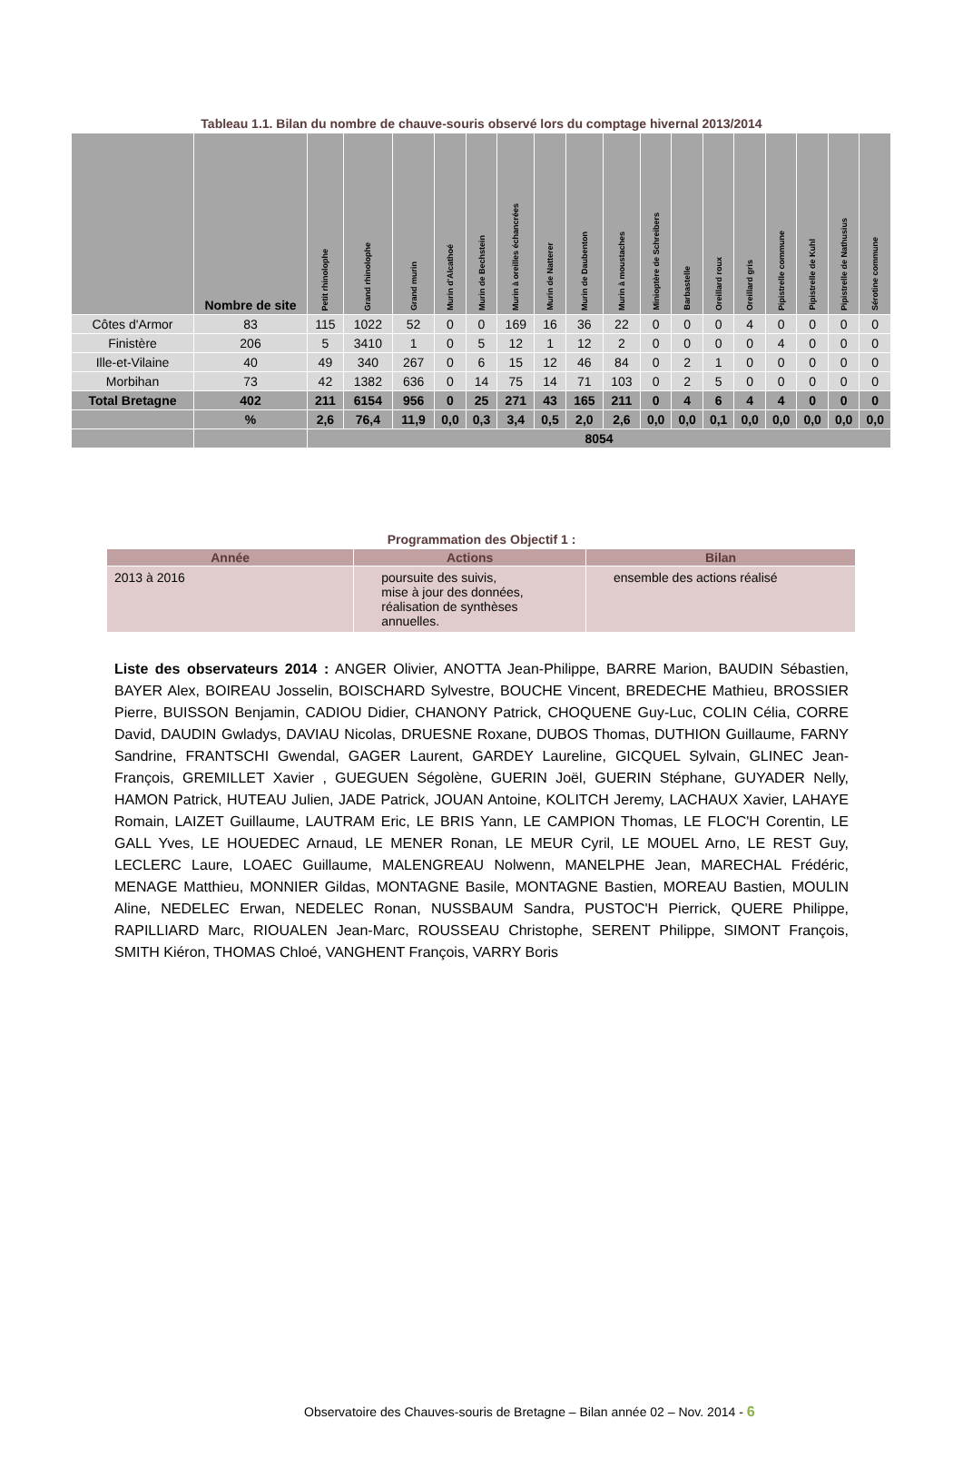Tableau 1.1. Bilan du nombre de chauve-souris observé lors du comptage hivernal 2013/2014
| | Nombre de site | Petit rhinolophe | Grand rhinolophe | Grand murin | Murin d'Alcathoé | Murin de Bechstein | Murin à oreilles échancrées | Murin de Natterer | Murin de Daubenton | Murin à moustaches | Miniopt​ère de Schreibers | Barbastelle | Oreillard roux | Oreillard gris | Pipistrelle commune | Pipistrelle de Kuhl | Pipistrelle de Nathusius | Sérotine commune |
| --- | --- | --- | --- | --- | --- | --- | --- | --- | --- | --- | --- | --- | --- | --- | --- | --- | --- | --- |
| Côtes d'Armor | 83 | 115 | 1022 | 52 | 0 | 0 | 169 | 16 | 36 | 22 | 0 | 0 | 0 | 4 | 0 | 0 | 0 | 0 |
| Finistère | 206 | 5 | 3410 | 1 | 0 | 5 | 12 | 1 | 12 | 2 | 0 | 0 | 0 | 0 | 4 | 0 | 0 | 0 |
| Ille-et-Vilaine | 40 | 49 | 340 | 267 | 0 | 6 | 15 | 12 | 46 | 84 | 0 | 2 | 1 | 0 | 0 | 0 | 0 | 0 |
| Morbihan | 73 | 42 | 1382 | 636 | 0 | 14 | 75 | 14 | 71 | 103 | 0 | 2 | 5 | 0 | 0 | 0 | 0 | 0 |
| Total Bretagne | 402 | 211 | 6154 | 956 | 0 | 25 | 271 | 43 | 165 | 211 | 0 | 4 | 6 | 4 | 4 | 0 | 0 | 0 |
| | % | 2,6 | 76,4 | 11,9 | 0,0 | 0,3 | 3,4 | 0,5 | 2,0 | 2,6 | 0,0 | 0,0 | 0,1 | 0,0 | 0,0 | 0,0 | 0,0 | 0,0 |
| | | 8054 | | | | | | | | | | | | | | | | |
Programmation des Objectif 1 :
| Année | Actions | Bilan |
| --- | --- | --- |
| 2013 à 2016 | poursuite des suivis, mise à jour des données, réalisation de synthèses annuelles. | ensemble des actions réalisé |
Liste des observateurs 2014 : ANGER Olivier, ANOTTA Jean-Philippe, BARRE Marion, BAUDIN Sébastien, BAYER Alex, BOIREAU Josselin, BOISCHARD Sylvestre, BOUCHE Vincent, BREDECHE Mathieu, BROSSIER Pierre, BUISSON Benjamin, CADIOU Didier, CHANONY Patrick, CHOQUENE Guy-Luc, COLIN Célia, CORRE David, DAUDIN Gwladys, DAVIAU Nicolas, DRUESNE Roxane, DUBOS Thomas, DUTHION Guillaume, FARNY Sandrine, FRANTSCHI Gwendal, GAGER Laurent, GARDEY Laureline, GICQUEL Sylvain, GLINEC Jean-François, GREMILLET Xavier , GUEGUEN Ségolène, GUERIN Joël, GUERIN Stéphane, GUYADER Nelly, HAMON Patrick, HUTEAU Julien, JADE Patrick, JOUAN Antoine, KOLITCH Jeremy, LACHAUX Xavier, LAHAYE Romain, LAIZET Guillaume, LAUTRAM Eric, LE BRIS Yann, LE CAMPION Thomas, LE FLOC'H Corentin, LE GALL Yves, LE HOUEDEC Arnaud, LE MENER Ronan, LE MEUR Cyril, LE MOUEL Arno, LE REST Guy, LECLERC Laure, LOAEC Guillaume, MALENGREAU Nolwenn, MANELPHE Jean, MARECHAL Frédéric, MENAGE Matthieu, MONNIER Gildas, MONTAGNE Basile, MONTAGNE Bastien, MOREAU Bastien, MOULIN Aline, NEDELEC Erwan, NEDELEC Ronan, NUSSBAUM Sandra, PUSTOC'H Pierrick, QUERE Philippe, RAPILLIARD Marc, RIOUALEN Jean-Marc, ROUSSEAU Christophe, SERENT Philippe, SIMONT François, SMITH Kiéron, THOMAS Chloé, VANGHENT François, VARRY Boris
Observatoire des Chauves-souris de Bretagne – Bilan année 02 – Nov. 2014 - 6